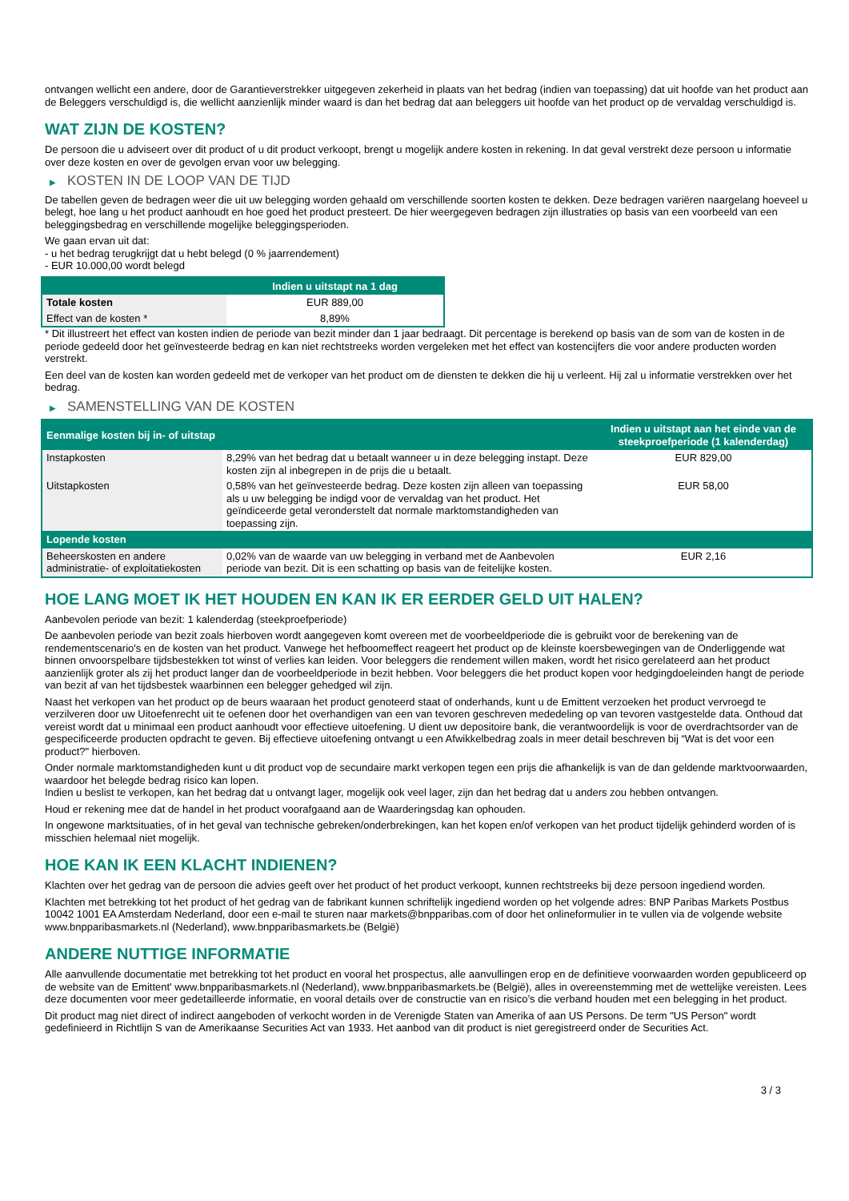ontvangen wellicht een andere, door de Garantieverstrekker uitgegeven zekerheid in plaats van het bedrag (indien van toepassing) dat uit hoofde van het product aan de Beleggers verschuldigd is, die wellicht aanzienlijk minder waard is dan het bedrag dat aan beleggers uit hoofde van het product op de vervaldag verschuldigd is.
WAT ZIJN DE KOSTEN?
De persoon die u adviseert over dit product of u dit product verkoopt, brengt u mogelijk andere kosten in rekening. In dat geval verstrekt deze persoon u informatie over deze kosten en over de gevolgen ervan voor uw belegging.
▶ KOSTEN IN DE LOOP VAN DE TIJD
De tabellen geven de bedragen weer die uit uw belegging worden gehaald om verschillende soorten kosten te dekken. Deze bedragen variëren naargelang hoeveel u belegt, hoe lang u het product aanhoudt en hoe goed het product presteert. De hier weergegeven bedragen zijn illustraties op basis van een voorbeeld van een beleggingsbedrag en verschillende mogelijke beleggingsperioden.
We gaan ervan uit dat:
- u het bedrag terugkrijgt dat u hebt belegd (0 % jaarrendement)
- EUR 10.000,00 wordt belegd
| | Indien u uitstapt na 1 dag |
| --- | --- |
| Totale kosten | EUR 889,00 |
| Effect van de kosten * | 8,89% |
* Dit illustreert het effect van kosten indien de periode van bezit minder dan 1 jaar bedraagt. Dit percentage is berekend op basis van de som van de kosten in de periode gedeeld door het geïnvesteerde bedrag en kan niet rechtstreeks worden vergeleken met het effect van kostencijfers die voor andere producten worden verstrekt.
Een deel van de kosten kan worden gedeeld met de verkoper van het product om de diensten te dekken die hij u verleent. Hij zal u informatie verstrekken over het bedrag.
▶ SAMENSTELLING VAN DE KOSTEN
| Eenmalige kosten bij in- of uitstap | | Indien u uitstapt aan het einde van de steekproefperiode (1 kalenderdag) |
| --- | --- | --- |
| Instapkosten | 8,29% van het bedrag dat u betaalt wanneer u in deze belegging instapt. Deze kosten zijn al inbegrepen in de prijs die u betaalt. | EUR 829,00 |
| Uitstapkosten | 0,58% van het geïnvesteerde bedrag. Deze kosten zijn alleen van toepassing als u uw belegging be indigd voor de vervaldag van het product. Het geïndiceerde getal veronderstelt dat normale marktomstandigheden van toepassing zijn. | EUR 58,00 |
| Lopende kosten | | |
| Beheerskosten en andere administratie- of exploitatiekosten | 0,02% van de waarde van uw belegging in verband met de Aanbevolen periode van bezit. Dit is een schatting op basis van de feitelijke kosten. | EUR 2,16 |
HOE LANG MOET IK HET HOUDEN EN KAN IK ER EERDER GELD UIT HALEN?
Aanbevolen periode van bezit: 1 kalenderdag (steekproefperiode)
De aanbevolen periode van bezit zoals hierboven wordt aangegeven komt overeen met de voorbeeldperiode die is gebruikt voor de berekening van de rendementscenario's en de kosten van het product. Vanwege het hefboomeffect reageert het product op de kleinste koersbewegingen van de Onderliggende wat binnen onvoorspelbare tijdsbestekken tot winst of verlies kan leiden. Voor beleggers die rendement willen maken, wordt het risico gerelateerd aan het product aanzienlijk groter als zij het product langer dan de voorbeeldperiode in bezit hebben. Voor beleggers die het product kopen voor hedgingdoeleinden hangt de periode van bezit af van het tijdsbestek waarbinnen een belegger gehedged wil zijn.
Naast het verkopen van het product op de beurs waaraan het product genoteerd staat of onderhands, kunt u de Emittent verzoeken het product vervroegd te verzilveren door uw Uitoefenrecht uit te oefenen door het overhandigen van een van tevoren geschreven mededeling op van tevoren vastgestelde data. Onthoud dat vereist wordt dat u minimaal een product aanhoudt voor effectieve uitoefening. U dient uw depositoire bank, die verantwoordelijk is voor de overdrachtsorder van de gespecificeerde producten opdracht te geven. Bij effectieve uitoefening ontvangt u een Afwikkelbedrag zoals in meer detail beschreven bij “Wat is det voor een product?" hierboven.
Onder normale marktomstandigheden kunt u dit product vop de secundaire markt verkopen tegen een prijs die afhankelijk is van de dan geldende marktvoorwaarden, waardoor het belegde bedrag risico kan lopen.
Indien u beslist te verkopen, kan het bedrag dat u ontvangt lager, mogelijk ook veel lager, zijn dan het bedrag dat u anders zou hebben ontvangen.
Houd er rekening mee dat de handel in het product voorafgaand aan de Waarderingsdag kan ophouden.
In ongewone marktsituaties, of in het geval van technische gebreken/onderbrekingen, kan het kopen en/of verkopen van het product tijdelijk gehinderd worden of is misschien helemaal niet mogelijk.
HOE KAN IK EEN KLACHT INDIENEN?
Klachten over het gedrag van de persoon die advies geeft over het product of het product verkoopt, kunnen rechtstreeks bij deze persoon ingediend worden.
Klachten met betrekking tot het product of het gedrag van de fabrikant kunnen schriftelijk ingediend worden op het volgende adres: BNP Paribas Markets Postbus 10042 1001 EA Amsterdam Nederland, door een e-mail te sturen naar markets@bnpparibas.com of door het onlineformulier in te vullen via de volgende website www.bnpparibasmarkets.nl (Nederland), www.bnpparibasmarkets.be (België)
ANDERE NUTTIGE INFORMATIE
Alle aanvullende documentatie met betrekking tot het product en vooral het prospectus, alle aanvullingen erop en de definitieve voorwaarden worden gepubliceerd op de website van de Emittent' www.bnpparibasmarkets.nl (Nederland), www.bnpparibasmarkets.be (België), alles in overeenstemming met de wettelijke vereisten. Lees deze documenten voor meer gedetailleerde informatie, en vooral details over de constructie van en risico’s die verband houden met een belegging in het product.
Dit product mag niet direct of indirect aangeboden of verkocht worden in de Verenigde Staten van Amerika of aan US Persons. De term "US Person" wordt gedefinieerd in Richtlijn S van de Amerikaanse Securities Act van 1933. Het aanbod van dit product is niet geregistreerd onder de Securities Act.
3 / 3